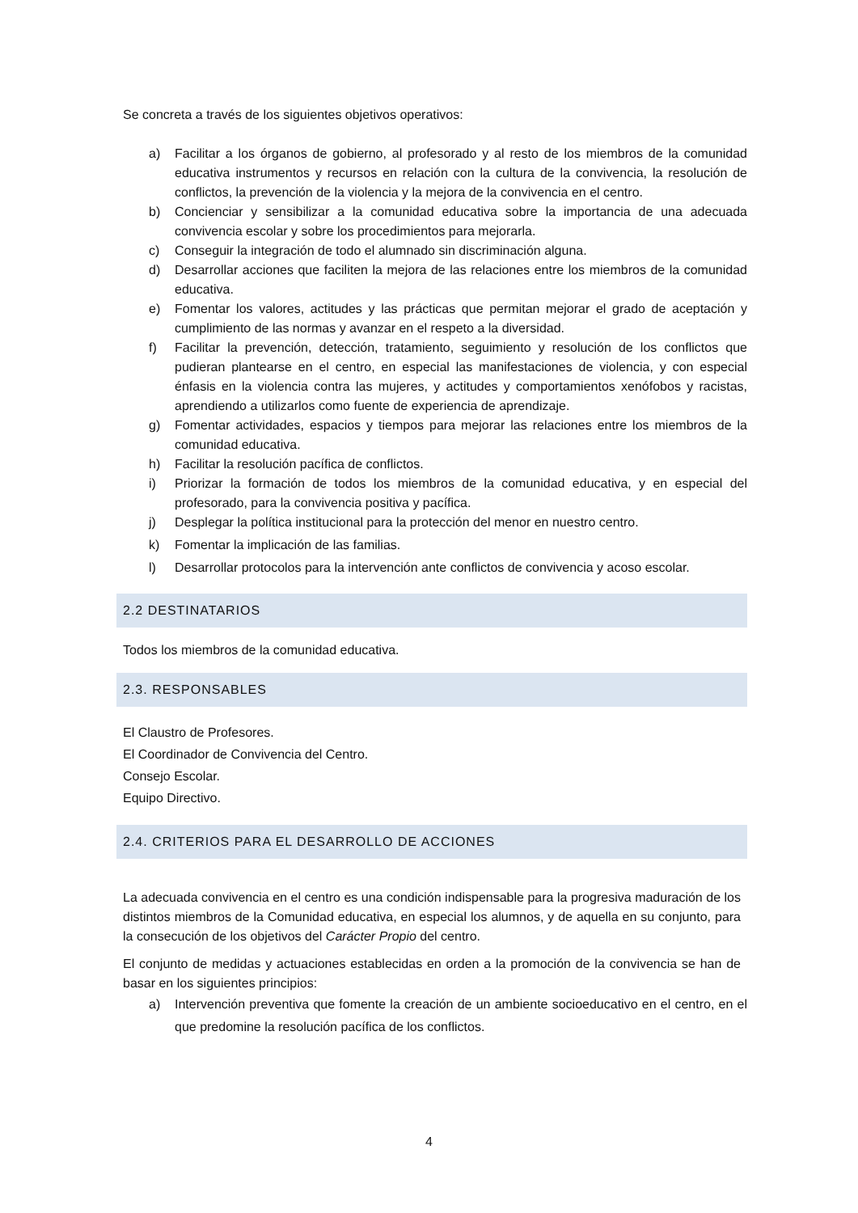Se concreta a través de los siguientes objetivos operativos:
a) Facilitar a los órganos de gobierno, al profesorado y al resto de los miembros de la comunidad educativa instrumentos y recursos en relación con la cultura de la convivencia, la resolución de conflictos, la prevención de la violencia y la mejora de la convivencia en el centro.
b) Concienciar y sensibilizar a la comunidad educativa sobre la importancia de una adecuada convivencia escolar y sobre los procedimientos para mejorarla.
c) Conseguir la integración de todo el alumnado sin discriminación alguna.
d) Desarrollar acciones que faciliten la mejora de las relaciones entre los miembros de la comunidad educativa.
e) Fomentar los valores, actitudes y las prácticas que permitan mejorar el grado de aceptación y cumplimiento de las normas y avanzar en el respeto a la diversidad.
f) Facilitar la prevención, detección, tratamiento, seguimiento y resolución de los conflictos que pudieran plantearse en el centro, en especial las manifestaciones de violencia, y con especial énfasis en la violencia contra las mujeres, y actitudes y comportamientos xenófobos y racistas, aprendiendo a utilizarlos como fuente de experiencia de aprendizaje.
g) Fomentar actividades, espacios y tiempos para mejorar las relaciones entre los miembros de la comunidad educativa.
h) Facilitar la resolución pacífica de conflictos.
i) Priorizar la formación de todos los miembros de la comunidad educativa, y en especial del profesorado, para la convivencia positiva y pacífica.
j) Desplegar la política institucional para la protección del menor en nuestro centro.
k) Fomentar la implicación de las familias.
l) Desarrollar protocolos para la intervención ante conflictos de convivencia y acoso escolar.
2.2 DESTINATARIOS
Todos los miembros de la comunidad educativa.
2.3. RESPONSABLES
El Claustro de Profesores.
El Coordinador de Convivencia del Centro.
Consejo Escolar.
Equipo Directivo.
2.4. CRITERIOS PARA EL DESARROLLO DE ACCIONES
La adecuada convivencia en el centro es una condición indispensable para la progresiva maduración de los distintos miembros de la Comunidad educativa, en especial los alumnos, y de aquella en su conjunto, para la consecución de los objetivos del Carácter Propio del centro.
El conjunto de medidas y actuaciones establecidas en orden a la promoción de la convivencia se han de basar en los siguientes principios:
a) Intervención preventiva que fomente la creación de un ambiente socioeducativo en el centro, en el que predomine la resolución pacífica de los conflictos.
4